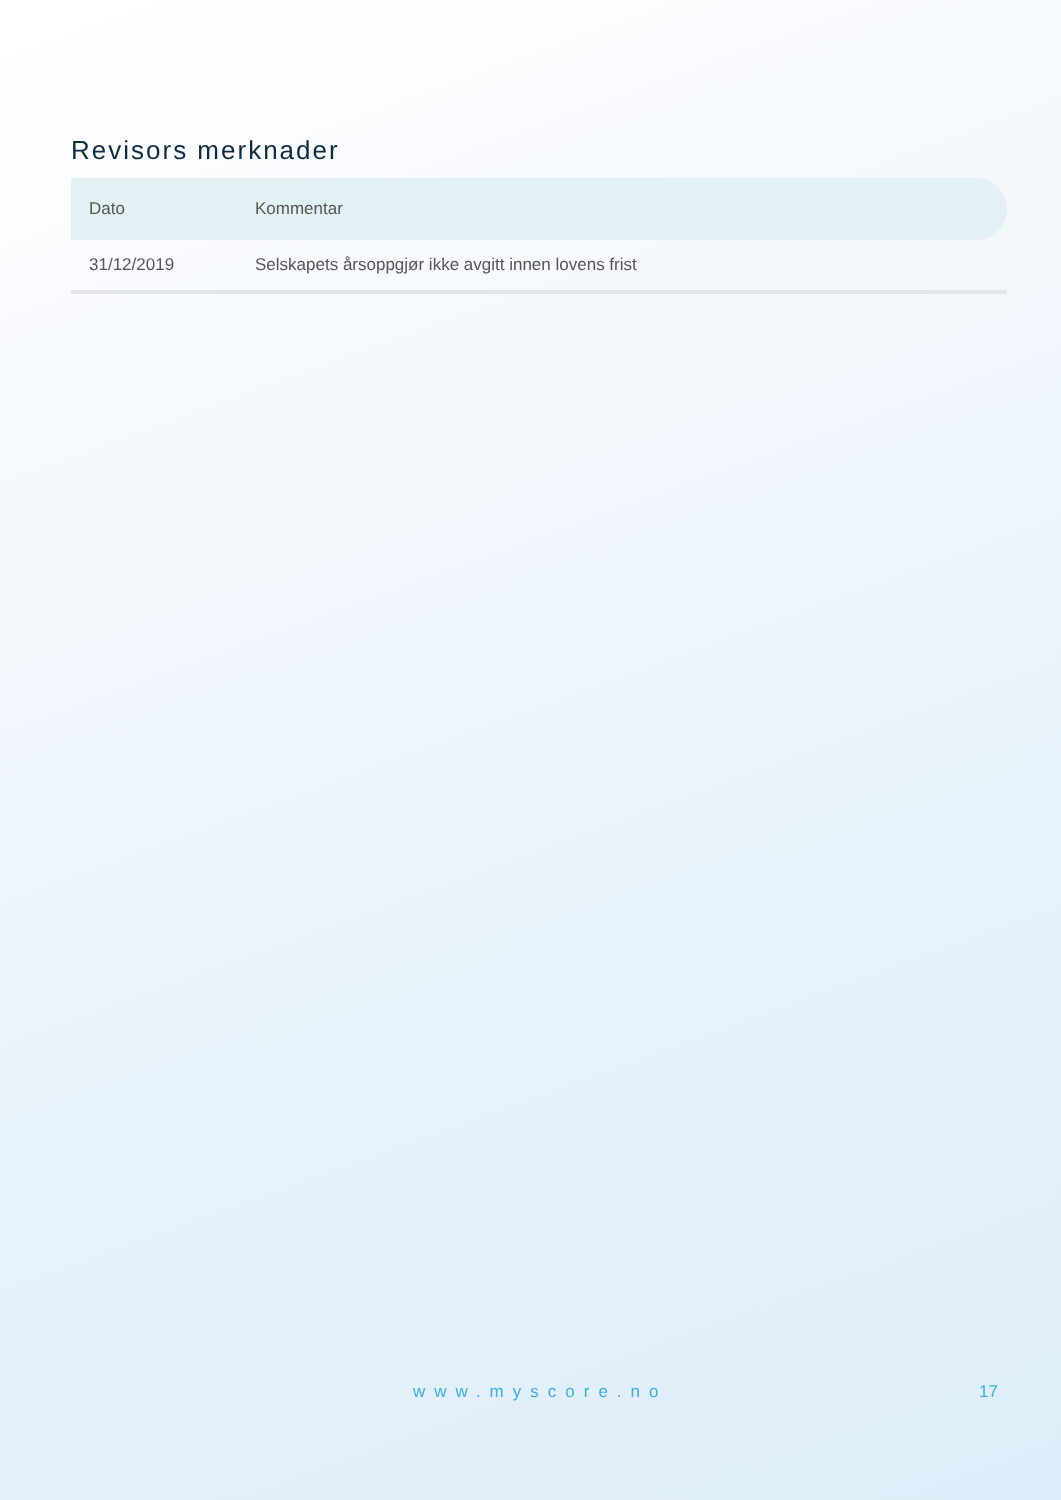Revisors merknader
| Dato | Kommentar |
| --- | --- |
| 31/12/2019 | Selskapets årsoppgjør ikke avgitt innen lovens frist |
www.myscore.no 17